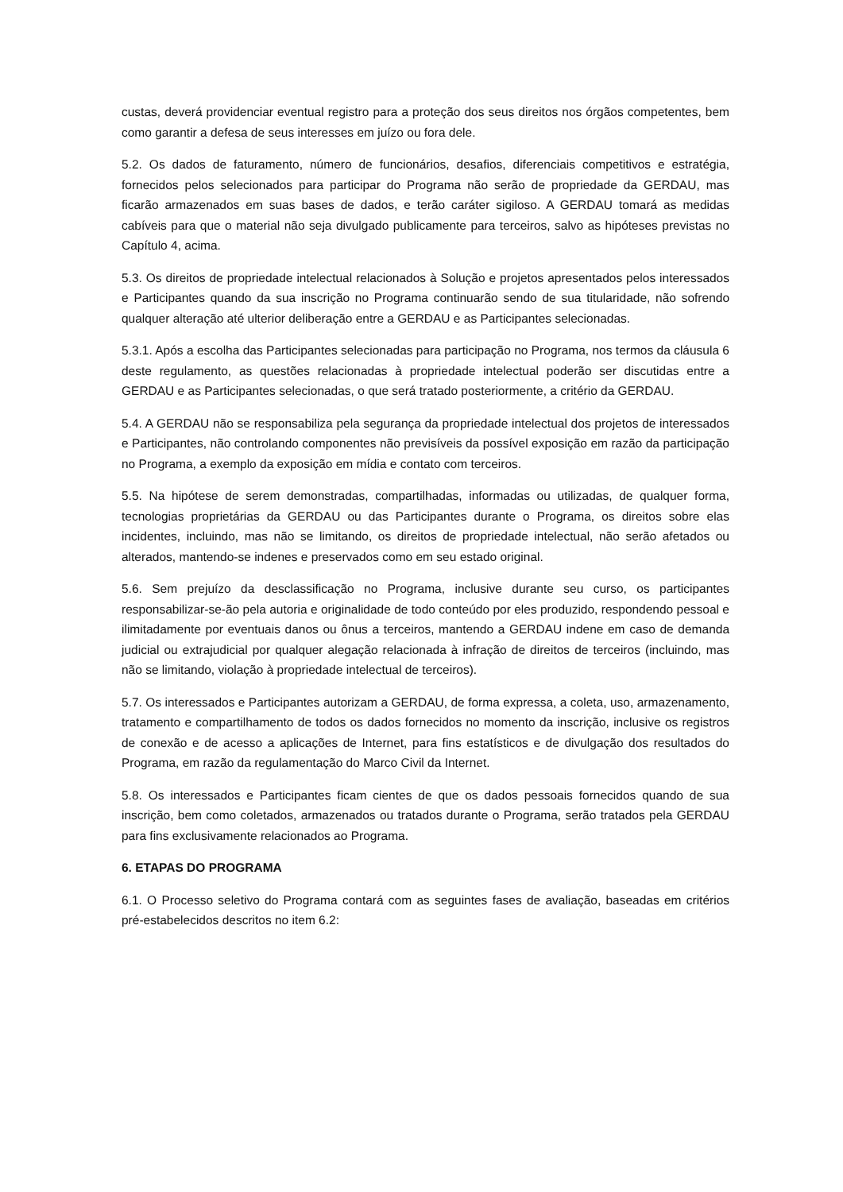custas, deverá providenciar eventual registro para a proteção dos seus direitos nos órgãos competentes, bem como garantir a defesa de seus interesses em juízo ou fora dele.
5.2. Os dados de faturamento, número de funcionários, desafios, diferenciais competitivos e estratégia, fornecidos pelos selecionados para participar do Programa não serão de propriedade da GERDAU, mas ficarão armazenados em suas bases de dados, e terão caráter sigiloso. A GERDAU tomará as medidas cabíveis para que o material não seja divulgado publicamente para terceiros, salvo as hipóteses previstas no Capítulo 4, acima.
5.3. Os direitos de propriedade intelectual relacionados à Solução e projetos apresentados pelos interessados e Participantes quando da sua inscrição no Programa continuarão sendo de sua titularidade, não sofrendo qualquer alteração até ulterior deliberação entre a GERDAU e as Participantes selecionadas.
5.3.1. Após a escolha das Participantes selecionadas para participação no Programa, nos termos da cláusula 6 deste regulamento, as questões relacionadas à propriedade intelectual poderão ser discutidas entre a GERDAU e as Participantes selecionadas, o que será tratado posteriormente, a critério da GERDAU.
5.4. A GERDAU não se responsabiliza pela segurança da propriedade intelectual dos projetos de interessados e Participantes, não controlando componentes não previsíveis da possível exposição em razão da participação no Programa, a exemplo da exposição em mídia e contato com terceiros.
5.5. Na hipótese de serem demonstradas, compartilhadas, informadas ou utilizadas, de qualquer forma, tecnologias proprietárias da GERDAU ou das Participantes durante o Programa, os direitos sobre elas incidentes, incluindo, mas não se limitando, os direitos de propriedade intelectual, não serão afetados ou alterados, mantendo-se indenes e preservados como em seu estado original.
5.6. Sem prejuízo da desclassificação no Programa, inclusive durante seu curso, os participantes responsabilizar-se-ão pela autoria e originalidade de todo conteúdo por eles produzido, respondendo pessoal e ilimitadamente por eventuais danos ou ônus a terceiros, mantendo a GERDAU indene em caso de demanda judicial ou extrajudicial por qualquer alegação relacionada à infração de direitos de terceiros (incluindo, mas não se limitando, violação à propriedade intelectual de terceiros).
5.7. Os interessados e Participantes autorizam a GERDAU, de forma expressa, a coleta, uso, armazenamento, tratamento e compartilhamento de todos os dados fornecidos no momento da inscrição, inclusive os registros de conexão e de acesso a aplicações de Internet, para fins estatísticos e de divulgação dos resultados do Programa, em razão da regulamentação do Marco Civil da Internet.
5.8. Os interessados e Participantes ficam cientes de que os dados pessoais fornecidos quando de sua inscrição, bem como coletados, armazenados ou tratados durante o Programa, serão tratados pela GERDAU para fins exclusivamente relacionados ao Programa.
6. ETAPAS DO PROGRAMA
6.1. O Processo seletivo do Programa contará com as seguintes fases de avaliação, baseadas em critérios pré-estabelecidos descritos no item 6.2: